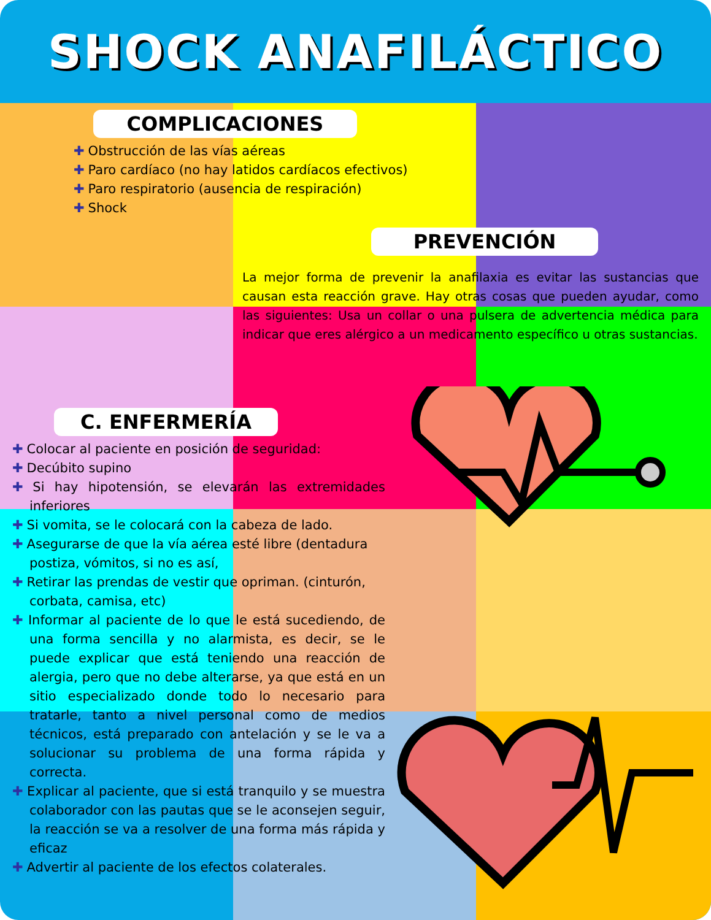SHOCK ANAFILÁCTICO
COMPLICACIONES
✚ Obstrucción de las vías aéreas
✚ Paro cardíaco (no hay latidos cardíacos efectivos)
✚ Paro respiratorio (ausencia de respiración)
✚ Shock
PREVENCIÓN
La mejor forma de prevenir la anafilaxia es evitar las sustancias que causan esta reacción grave. Hay otras cosas que pueden ayudar, como las siguientes: Usa un collar o una pulsera de advertencia médica para indicar que eres alérgico a un medicamento específico u otras sustancias.
C. ENFERMERÍA
✚ Colocar al paciente en posición de seguridad:
✚ Decúbito supino
✚ Si hay hipotensión, se elevarán las extremidades inferiores
✚ Si vomita, se le colocará con la cabeza de lado.
✚ Asegurarse de que la vía aérea esté libre (dentadura postiza, vómitos, si no es así,
✚ Retirar las prendas de vestir que opriman. (cinturón, corbata, camisa, etc)
✚ Informar al paciente de lo que le está sucediendo, de una forma sencilla y no alarmista, es decir, se le puede explicar que está teniendo una reacción de alergia, pero que no debe alterarse, ya que está en un sitio especializado donde todo lo necesario para tratarle, tanto a nivel personal como de medios técnicos, está preparado con antelación y se le va a solucionar su problema de una forma rápida y correcta.
✚ Explicar al paciente, que si está tranquilo y se muestra colaborador con las pautas que se le aconsejen seguir, la reacción se va a resolver de una forma más rápida y eficaz
✚ Advertir al paciente de los efectos colaterales.